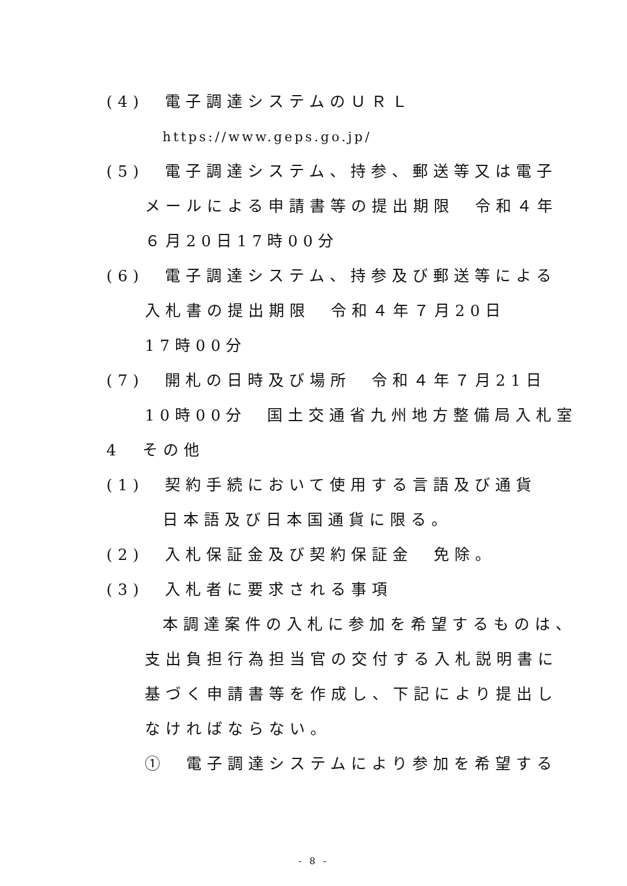(4)　電子調達システムのＵＲＬ
https://www.geps.go.jp/
(5)　電子調達システム、持参、郵送等又は電子
メールによる申請書等の提出期限　令和４年
６月20日17時00分
(6)　電子調達システム、持参及び郵送等による
入札書の提出期限　令和４年７月20日
17時00分
(7)　開札の日時及び場所　令和４年７月21日
10時00分　国土交通省九州地方整備局入札室
4　その他
(1)　契約手続において使用する言語及び通貨
日本語及び日本国通貨に限る。
(2)　入札保証金及び契約保証金　免除。
(3)　入札者に要求される事項
本調達案件の入札に参加を希望するものは、
支出負担行為担当官の交付する入札説明書に
基づく申請書等を作成し、下記により提出し
なければならない。
①　電子調達システムにより参加を希望する
- 8 -